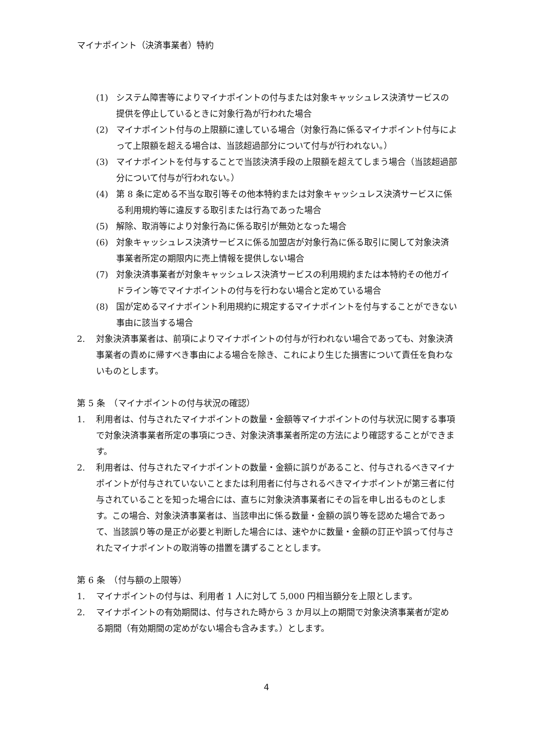マイナポイント（決済事業者）特約
(1) システム障害等によりマイナポイントの付与または対象キャッシュレス決済サービスの提供を停止しているときに対象行為が行われた場合
(2) マイナポイント付与の上限額に達している場合（対象行為に係るマイナポイント付与によって上限額を超える場合は、当該超過部分について付与が行われない。）
(3) マイナポイントを付与することで当該決済手段の上限額を超えてしまう場合（当該超過部分について付与が行われない。）
(4) 第 8 条に定める不当な取引等その他本特約または対象キャッシュレス決済サービスに係る利用規約等に違反する取引または行為であった場合
(5) 解除、取消等により対象行為に係る取引が無効となった場合
(6) 対象キャッシュレス決済サービスに係る加盟店が対象行為に係る取引に関して対象決済事業者所定の期限内に売上情報を提供しない場合
(7) 対象決済事業者が対象キャッシュレス決済サービスの利用規約または本特約その他ガイドライン等でマイナポイントの付与を行わない場合と定めている場合
(8) 国が定めるマイナポイント利用規約に規定するマイナポイントを付与することができない事由に該当する場合
2. 対象決済事業者は、前項によりマイナポイントの付与が行われない場合であっても、対象決済事業者の責めに帰すべき事由による場合を除き、これにより生じた損害について責任を負わないものとします。
第 5 条　（マイナポイントの付与状況の確認）
1. 利用者は、付与されたマイナポイントの数量・金額等マイナポイントの付与状況に関する事項で対象決済事業者所定の事項につき、対象決済事業者所定の方法により確認することができます。
2. 利用者は、付与されたマイナポイントの数量・金額に誤りがあること、付与されるべきマイナポイントが付与されていないことまたは利用者に付与されるべきマイナポイントが第三者に付与されていることを知った場合には、直ちに対象決済事業者にその旨を申し出るものとします。この場合、対象決済事業者は、当該申出に係る数量・金額の誤り等を認めた場合であって、当該誤り等の是正が必要と判断した場合には、速やかに数量・金額の訂正や誤って付与されたマイナポイントの取消等の措置を講ずることとします。
第 6 条　（付与額の上限等）
1. マイナポイントの付与は、利用者 1 人に対して 5,000 円相当額分を上限とします。
2. マイナポイントの有効期間は、付与された時から 3 か月以上の期間で対象決済事業者が定める期間（有効期間の定めがない場合も含みます。）とします。
4